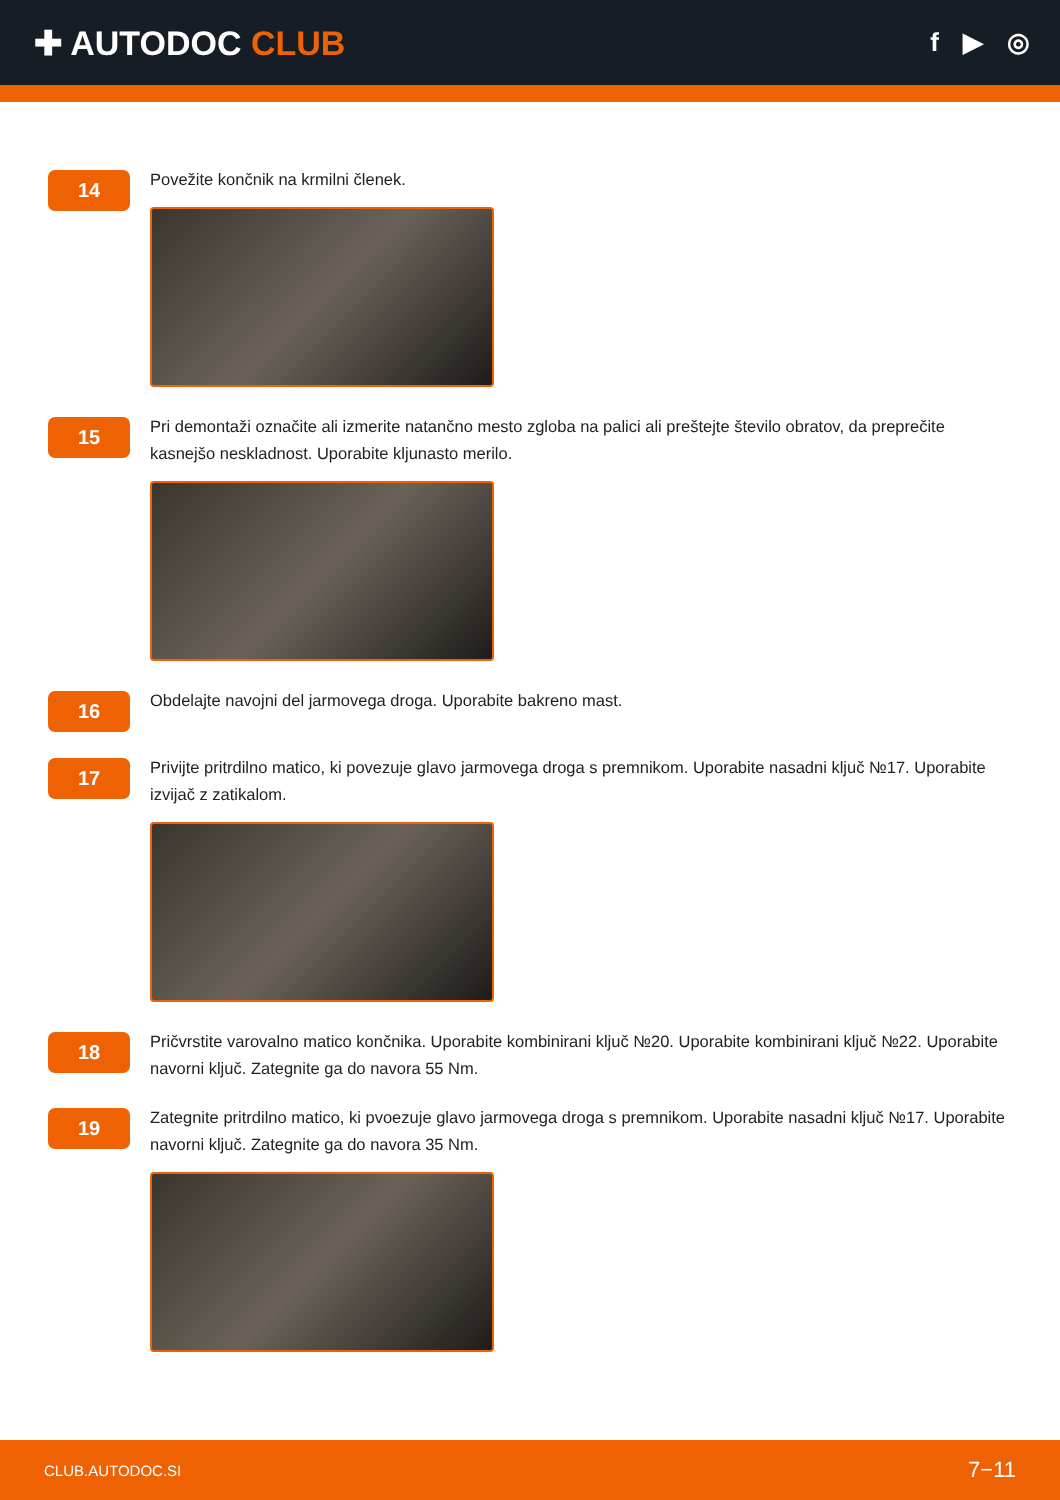✚ AUTODOC CLUB
f ▶ ◎
14
Povežite končnik na krmilni členek.
15
Pri demontaži označite ali izmerite natančno mesto zgloba na palici ali preštejte število obratov, da preprečite kasnejšo neskladnost. Uporabite kljunasto merilo.
16
Obdelajte navojni del jarmovega droga. Uporabite bakreno mast.
17
Privijte pritrdilno matico, ki povezuje glavo jarmovega droga s premnikom. Uporabite nasadni ključ №17. Uporabite izvijač z zatikalom.
18
Pričvrstite varovalno matico končnika. Uporabite kombinirani ključ №20. Uporabite kombinirani ključ №22. Uporabite navorni ključ. Zategnite ga do navora 55 Nm.
19
Zategnite pritrdilno matico, ki pvoezuje glavo jarmovega droga s premnikom. Uporabite nasadni ključ №17. Uporabite navorni ključ. Zategnite ga do navora 35 Nm.
CLUB.AUTODOC.SI 7−11